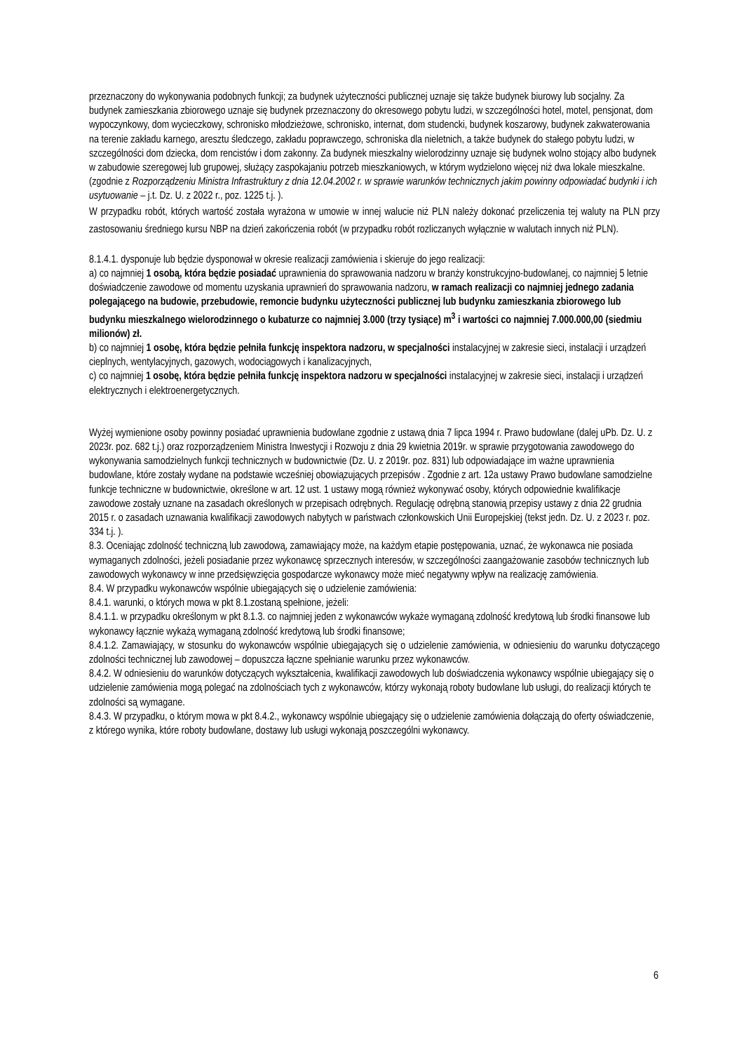przeznaczony do wykonywania podobnych funkcji; za budynek użyteczności publicznej uznaje się także budynek biurowy lub socjalny. Za budynek zamieszkania zbiorowego uznaje się budynek przeznaczony do okresowego pobytu ludzi, w szczególności hotel, motel, pensjonat, dom wypoczynkowy, dom wycieczkowy, schronisko młodzieżowe, schronisko, internat, dom studencki, budynek koszarowy, budynek zakwaterowania na terenie zakładu karnego, aresztu śledczego, zakładu poprawczego, schroniska dla nieletnich, a także budynek do stałego pobytu ludzi, w szczególności dom dziecka, dom rencistów i dom zakonny. Za budynek mieszkalny wielorodzinny uznaje się budynek wolno stojący albo budynek w zabudowie szeregowej lub grupowej, służący zaspokajaniu potrzeb mieszkaniowych, w którym wydzielono więcej niż dwa lokale mieszkalne.(zgodnie z Rozporządzeniu Ministra Infrastruktury z dnia 12.04.2002 r. w sprawie warunków technicznych jakim powinny odpowiadać budynki i ich usytuowanie – j.t. Dz. U. z 2022 r., poz. 1225 t.j. ).
W przypadku robót, których wartość została wyrażona w umowie w innej walucie niż PLN należy dokonać przeliczenia tej waluty na PLN przy zastosowaniu średniego kursu NBP na dzień zakończenia robót (w przypadku robót rozliczanych wyłącznie w walutach innych niż PLN).
8.1.4.1. dysponuje lub będzie dysponował w okresie realizacji zamówienia i skieruje do jego realizacji:
a) co najmniej 1 osobą, która będzie posiadać uprawnienia do sprawowania nadzoru w branży konstrukcyjno-budowlanej, co najmniej 5 letnie doświadczenie zawodowe od momentu uzyskania uprawnień do sprawowania nadzoru, w ramach realizacji co najmniej jednego zadania polegającego na budowie, przebudowie, remoncie budynku użyteczności publicznej lub budynku zamieszkania zbiorowego lub budynku mieszkalnego wielorodzinnego o kubaturze co najmniej 3.000 (trzy tysiące) m<sup>3</sup> i wartości co najmniej 7.000.000,00 (siedmiu milionów) zł.
b) co najmniej 1 osobę, która będzie pełniła funkcję inspektora nadzoru, w specjalności instalacyjnej w zakresie sieci, instalacji i urządzeń cieplnych, wentylacyjnych, gazowych, wodociągowych i kanalizacyjnych,
c) co najmniej 1 osobę, która będzie pełniła funkcję inspektora nadzoru w specjalności instalacyjnej w zakresie sieci, instalacji i urządzeń elektrycznych i elektroenergetycznych.
Wyżej wymienione osoby powinny posiadać uprawnienia budowlane zgodnie z ustawą dnia 7 lipca 1994 r. Prawo budowlane (dalej uPb. Dz. U. z 2023r. poz. 682 t.j.) oraz rozporządzeniem Ministra Inwestycji i Rozwoju z dnia 29 kwietnia 2019r. w sprawie przygotowania zawodowego do wykonywania samodzielnych funkcji technicznych w budownictwie (Dz. U. z 2019r. poz. 831) lub odpowiadające im ważne uprawnienia budowlane, które zostały wydane na podstawie wcześniej obowiązujących przepisów . Zgodnie z art. 12a ustawy Prawo budowlane samodzielne funkcje techniczne w budownictwie, określone w art. 12 ust. 1 ustawy mogą również wykonywać osoby, których odpowiednie kwalifikacje zawodowe zostały uznane na zasadach określonych w przepisach odrębnych. Regulację odrębną stanowią przepisy ustawy z dnia 22 grudnia 2015 r. o zasadach uznawania kwalifikacji zawodowych nabytych w państwach członkowskich Unii Europejskiej (tekst jedn. Dz. U. z 2023 r. poz. 334 t.j. ).
8.3. Oceniając zdolność techniczną lub zawodową, zamawiający może, na każdym etapie postępowania, uznać, że wykonawca nie posiada wymaganych zdolności, jeżeli posiadanie przez wykonawcę sprzecznych interesów, w szczególności zaangażowanie zasobów technicznych lub zawodowych wykonawcy w inne przedsięwzięcia gospodarcze wykonawcy może mieć negatywny wpływ na realizację zamówienia.
8.4. W przypadku wykonawców wspólnie ubiegających się o udzielenie zamówienia:
8.4.1. warunki, o których mowa w pkt 8.1.zostaną spełnione, jeżeli:
8.4.1.1. w przypadku określonym w pkt 8.1.3. co najmniej jeden z wykonawców wykaże wymaganą zdolność kredytową lub środki finansowe lub wykonawcy łącznie wykażą wymaganą zdolność kredytową lub środki finansowe;
8.4.1.2. Zamawiający, w stosunku do wykonawców wspólnie ubiegających się o udzielenie zamówienia, w odniesieniu do warunku dotyczącego zdolności technicznej lub zawodowej – dopuszcza łączne spełnianie warunku przez wykonawców.
8.4.2. W odniesieniu do warunków dotyczących wykształcenia, kwalifikacji zawodowych lub doświadczenia wykonawcy wspólnie ubiegający się o udzielenie zamówienia mogą polegać na zdolnościach tych z wykonawców, którzy wykonają roboty budowlane lub usługi, do realizacji których te zdolności są wymagane.
8.4.3. W przypadku, o którym mowa w pkt 8.4.2., wykonawcy wspólnie ubiegający się o udzielenie zamówienia dołączają do oferty oświadczenie, z którego wynika, które roboty budowlane, dostawy lub usługi wykonają poszczególni wykonawcy.
6